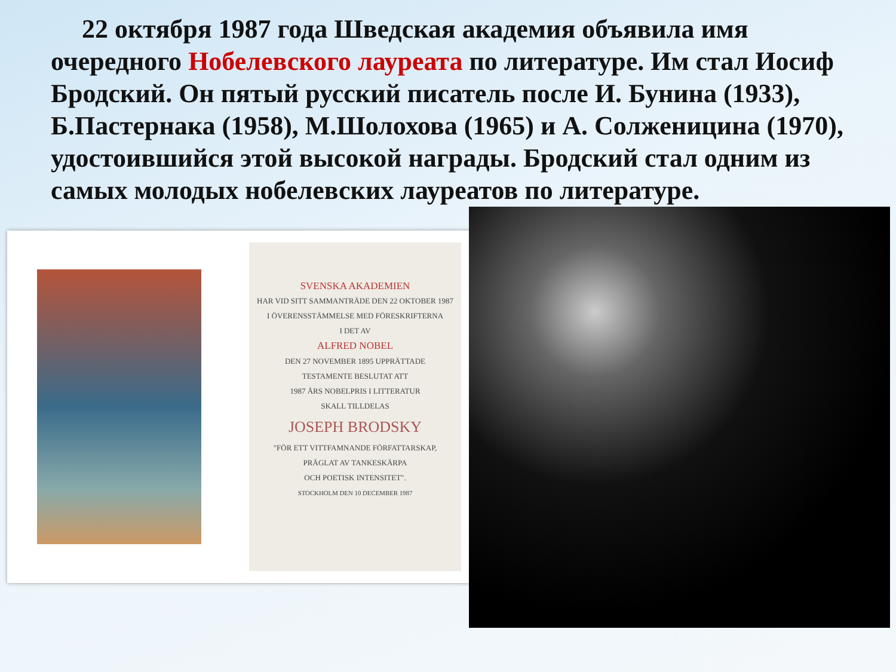22 октября 1987 года Шведская академия объявила имя очередного Нобелевского лауреата по литературе. Им стал Иосиф Бродский. Он пятый русский писатель после И. Бунина (1933), Б.Пастернака (1958), М.Шолохова (1965) и А. Солженицина (1970), удостоившийся этой высокой награды. Бродский стал одним из самых молодых нобелевских лауреатов по литературе.
SVENSKA AKADEMIEN
HAR VID SITT SAMMANTRÄDE DEN 22 OKTOBER 1987
I ÖVERENSSTÄMMELSE MED FÖRESKRIFTERNA
I DET AV
ALFRED NOBEL
DEN 27 NOVEMBER 1895 UPPRÄTTADE
TESTAMENTE BESLUTAT ATT
1987 ÅRS NOBELPRIS I LITTERATUR
SKALL TILLDELAS
JOSEPH BRODSKY
"FÖR ETT VITTFAMNANDE FÖRFATTARSKAP,
PRÄGLAT AV TANKESKÄRPA
OCH POETISK INTENSITET".
STOCKHOLM DEN 10 DECEMBER 1987